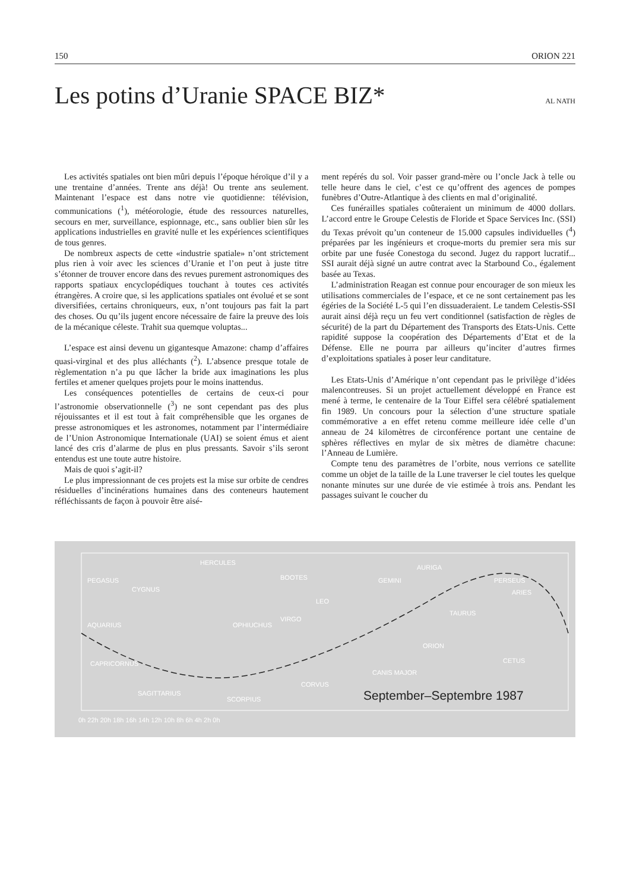150 ORION 221
Les potins d’Uranie SPACE BIZ*
AL NATH
Les activités spatiales ont bien mûri depuis l’époque héroïque d’il y a une trentaine d’années. Trente ans déjà! Ou trente ans seulement. Maintenant l’espace est dans notre vie quotidienne: télévision, communications (<sup>1</sup>), météorologie, étude des ressources naturelles, secours en mer, surveillance, espionnage, etc., sans oublier bien sûr les applications industrielles en gravité nulle et les expériences scientifiques de tous genres.
De nombreux aspects de cette «industrie spatiale» n’ont strictement plus rien à voir avec les sciences d’Uranie et l’on peut à juste titre s’étonner de trouver encore dans des revues purement astronomiques des rapports spatiaux encyclopédiques touchant à toutes ces activités étrangères. A croire que, si les applications spatiales ont évolué et se sont diversifiées, certains chroniqueurs, eux, n’ont toujours pas fait la part des choses. Ou qu’ils jugent encore nécessaire de faire la preuve des lois de la mécanique céleste. Trahit sua quemque voluptas...
L’espace est ainsi devenu un gigantesque Amazone: champ d’affaires quasi-virginal et des plus alléchants (<sup>2</sup>). L’absence presque totale de règlementation n’a pu que lâcher la bride aux imaginations les plus fertiles et amener quelques projets pour le moins inattendus.
Les conséquences potentielles de certains de ceux-ci pour l’astronomie observationnelle (<sup>3</sup>) ne sont cependant pas des plus réjouissantes et il est tout à fait compréhensible que les organes de presse astronomiques et les astronomes, notamment par l’intermédiaire de l’Union Astronomique Internationale (UAI) se soient émus et aient lancé des cris d’alarme de plus en plus pressants. Savoir s’ils seront entendus est une toute autre histoire.
Mais de quoi s’agit-il?
Le plus impressionnant de ces projets est la mise sur orbite de cendres résiduelles d’incinérations humaines dans des conteneurs hautement réfléchissants de façon à pouvoir être aisé-
ment repérés du sol. Voir passer grand-mère ou l’oncle Jack à telle ou telle heure dans le ciel, c’est ce qu’offrent des agences de pompes funèbres d’Outre-Atlantique à des clients en mal d’originalité.
Ces funérailles spatiales coûteraient un minimum de 4000 dollars. L’accord entre le Groupe Celestis de Floride et Space Services Inc. (SSI) du Texas prévoit qu’un conteneur de 15.000 capsules individuelles (<sup>4</sup>) préparées par les ingénieurs et croque-morts du premier sera mis sur orbite par une fusée Conestoga du second. Jugez du rapport lucratif... SSI aurait déjà signé un autre contrat avec la Starbound Co., également basée au Texas.
L’administration Reagan est connue pour encourager de son mieux les utilisations commerciales de l’espace, et ce ne sont certainement pas les égéries de la Société L-5 qui l’en dissuaderaient. Le tandem Celestis-SSI aurait ainsi déjà reçu un feu vert conditionnel (satisfaction de règles de sécurité) de la part du Département des Transports des Etats-Unis. Cette rapidité suppose la coopération des Départements d’Etat et de la Défense. Elle ne pourra par ailleurs qu’inciter d’autres firmes d’exploitations spatiales à poser leur canditature.
Les Etats-Unis d’Amérique n’ont cependant pas le privilège d’idées malencontreuses. Si un projet actuellement développé en France est mené à terme, le centenaire de la Tour Eiffel sera célébré spatialement fin 1989. Un concours pour la sélection d’une structure spatiale commémorative a en effet retenu comme meilleure idée celle d’un anneau de 24 kilomètres de circonférence portant une centaine de sphères réflectives en mylar de six mètres de diamètre chacune: l’Anneau de Lumière.
Compte tenu des paramètres de l’orbite, nous verrions ce satellite comme un objet de la taille de la Lune traverser le ciel toutes les quelque nonante minutes sur une durée de vie estimée à trois ans. Pendant les passages suivant le coucher du
PEGASUS
CYGNUS
HERCULES
BOOTES
AQUARIUS OPHIUCHUS
VIRGO
CAPRICORNUS
SAGITTARIUS
SCORPIUS
CORVUS
LEO
GEMINI
AURIGA
PERSEUS
ARIES
TAURUS
ORION
CANIS MAJOR
CETUS
September–Septembre 1987
0h 22h 20h 18h 16h 14h 12h 10h 8h 6h 4h 2h 0h